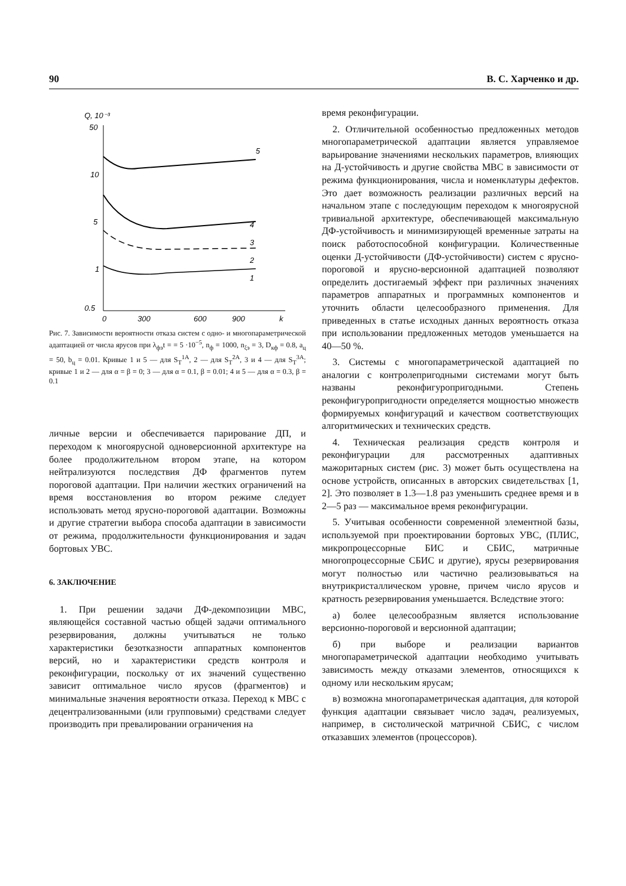90 В. С. Харченко и др.
Q, 10⁻³
50
10
5
1
0.5
0
300
600
900
k
5
4
3
2
1
Рис. 7. Зависимости вероятности отказа систем с одно- и многопараметрической адаптацией от числа ярусов при λ<sub>фэ</sub>t = = 5 ·10<sup>−5</sup>, n<sub>ф</sub> = 1000, n<sub>ξэ</sub> = 3, D<sub>кф</sub> = 0.8, a<sub>ц</sub> = 50, b<sub>ц</sub> = 0.01. Кривые 1 и 5 — для S<sub>Т</sub><sup>1А</sup>, 2 — для S<sub>Т</sub><sup>2А</sup>, 3 и 4 — для S<sub>Т</sub><sup>3А</sup>; кривые 1 и 2 — для α = β = 0; 3 — для α = 0.1, β = 0.01; 4 и 5 — для α = 0.3, β = 0.1
личные версии и обеспечивается парирование ДП, и переходом к многоярусной одноверсионной архитектуре на более продолжительном втором этапе, на котором нейтрализуются последствия ДФ фрагментов путем пороговой адаптации. При наличии жестких ограничений на время восстановления во втором режиме следует использовать метод ярусно-пороговой адаптации. Возможны и другие стратегии выбора способа адаптации в зависимости от режима, продолжительности функционирования и задач бортовых УВС.
6. ЗАКЛЮЧЕНИЕ
1. При решении задачи ДФ-декомпозиции МВС, являющейся составной частью общей задачи оптимального резервирования, должны учитываться не только характеристики безотказности аппаратных компонентов версий, но и характеристики средств контроля и реконфигурации, поскольку от их значений существенно зависит оптимальное число ярусов (фрагментов) и минимальные значения вероятности отказа. Переход к МВС с децентрализованными (или групповыми) средствами следует производить при превалировании ограничения на
время реконфигурации.
2. Отличительной особенностью предложенных методов многопараметрической адаптации является управляемое варьирование значениями нескольких параметров, влияющих на Д-устойчивость и другие свойства МВС в зависимости от режима функционирования, числа и номенклатуры дефектов. Это дает возможность реализации различных версий на начальном этапе с последующим переходом к многоярусной тривиальной архитектуре, обеспечивающей максимальную ДФ-устойчивость и минимизирующей временные затраты на поиск работоспособной конфигурации. Количественные оценки Д-устойчивости (ДФ-устойчивости) систем с ярусно-пороговой и ярусно-версионной адаптацией позволяют определить достигаемый эффект при различных значениях параметров аппаратных и программных компонентов и уточнить области целесообразного применения. Для приведенных в статье исходных данных вероятность отказа при использовании предложенных методов уменьшается на 40—50 %.
3. Системы с многопараметрической адаптацией по аналогии с контролепригодными системами могут быть названы реконфигуропригодными. Степень реконфигуропригодности определяется мощностью множеств формируемых конфигураций и качеством соответствующих алгоритмических и технических средств.
4. Техническая реализация средств контроля и реконфигурации для рассмотренных адаптивных мажоритарных систем (рис. 3) может быть осуществлена на основе устройств, описанных в авторских свидетельствах [1, 2]. Это позволяет в 1.3—1.8 раз уменьшить среднее время и в 2—5 раз — максимальное время реконфигурации.
5. Учитывая особенности современной элементной базы, используемой при проектировании бортовых УВС, (ПЛИС, микропроцессорные БИС и СБИС, матричные многопроцессорные СБИС и другие), ярусы резервирования могут полностью или частично реализовываться на внутрикристаллическом уровне, причем число ярусов и кратность резервирования уменьшается. Вследствие этого:
а) более целесообразным является использование версионно-пороговой и версионной адаптации;
б) при выборе и реализации вариантов многопараметрической адаптации необходимо учитывать зависимость между отказами элементов, относящихся к одному или нескольким ярусам;
в) возможна многопараметрическая адаптация, для которой функция адаптации связывает число задач, реализуемых, например, в систолической матричной СБИС, с числом отказавших элементов (процессоров).